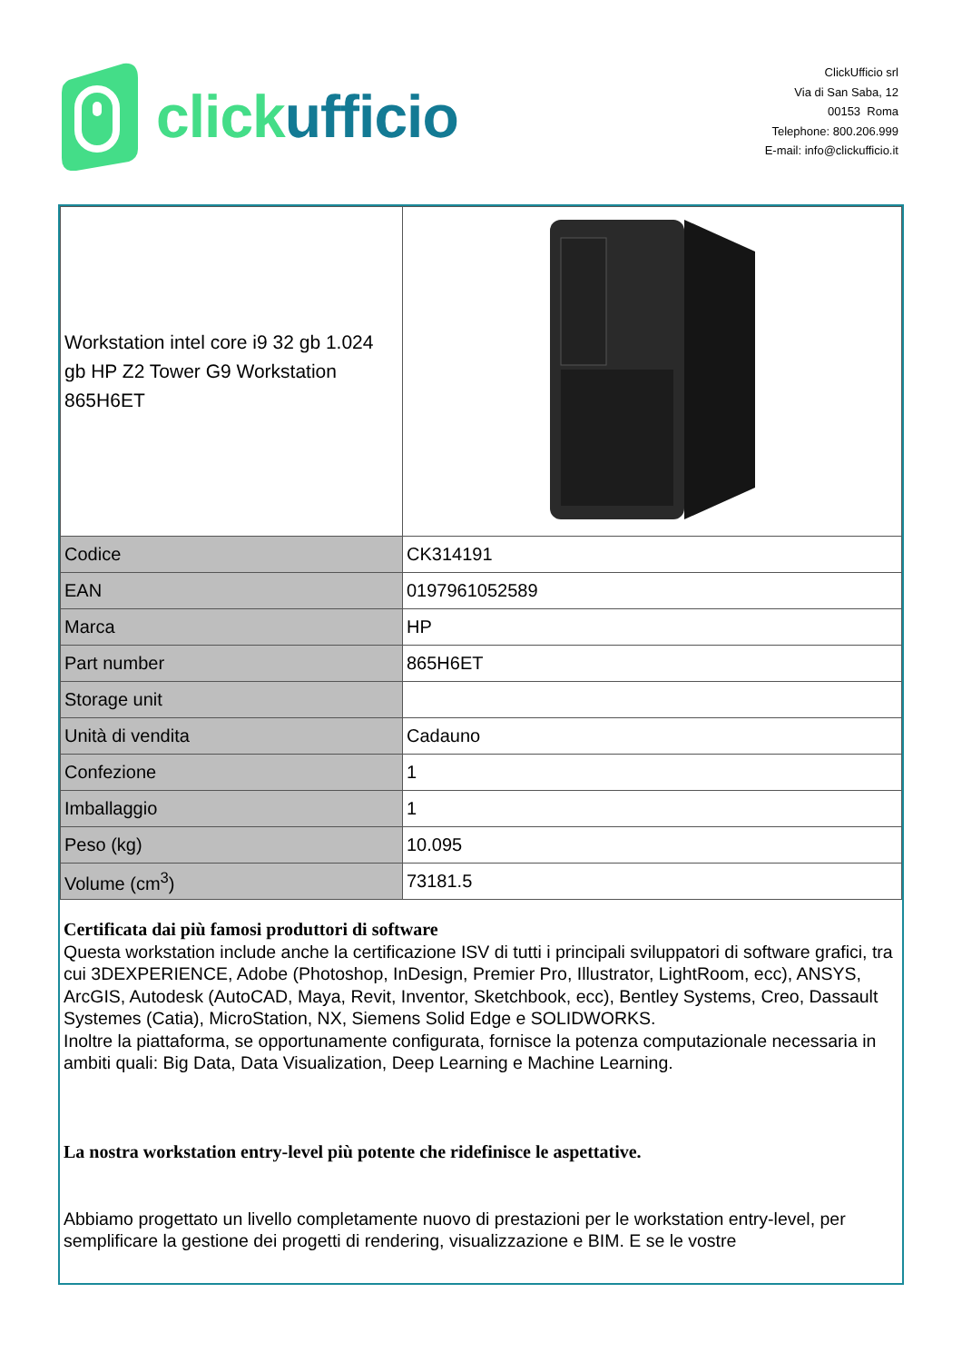click ufficio
ClickUfficio srl
Via di San Saba, 12
00153 Roma
Telephone: 800.206.999
E-mail: info@clickufficio.it
| Workstation intel core i9 32 gb 1.024 gb HP Z2 Tower G9 Workstation 865H6ET | |
| Codice | CK314191 |
| EAN | 0197961052589 |
| Marca | HP |
| Part number | 865H6ET |
| Storage unit | |
| Unità di vendita | Cadauno |
| Confezione | 1 |
| Imballaggio | 1 |
| Peso (kg) | 10.095 |
| Volume (cm<sup>3</sup>) | 73181.5 |
Certificata dai più famosi produttori di software
Questa workstation include anche la certificazione ISV di tutti i principali sviluppatori di software grafici, tra cui 3DEXPERIENCE, Adobe (Photoshop, InDesign, Premier Pro, Illustrator, LightRoom, ecc), ANSYS, ArcGIS, Autodesk (AutoCAD, Maya, Revit, Inventor, Sketchbook, ecc), Bentley Systems, Creo, Dassault Systemes (Catia), MicroStation, NX, Siemens Solid Edge e SOLIDWORKS.
Inoltre la piattaforma, se opportunamente configurata, fornisce la potenza computazionale necessaria in ambiti quali: Big Data, Data Visualization, Deep Learning e Machine Learning.
La nostra workstation entry-level più potente che ridefinisce le aspettative.
Abbiamo progettato un livello completamente nuovo di prestazioni per le workstation entry-level, per semplificare la gestione dei progetti di rendering, visualizzazione e BIM. E se le vostre